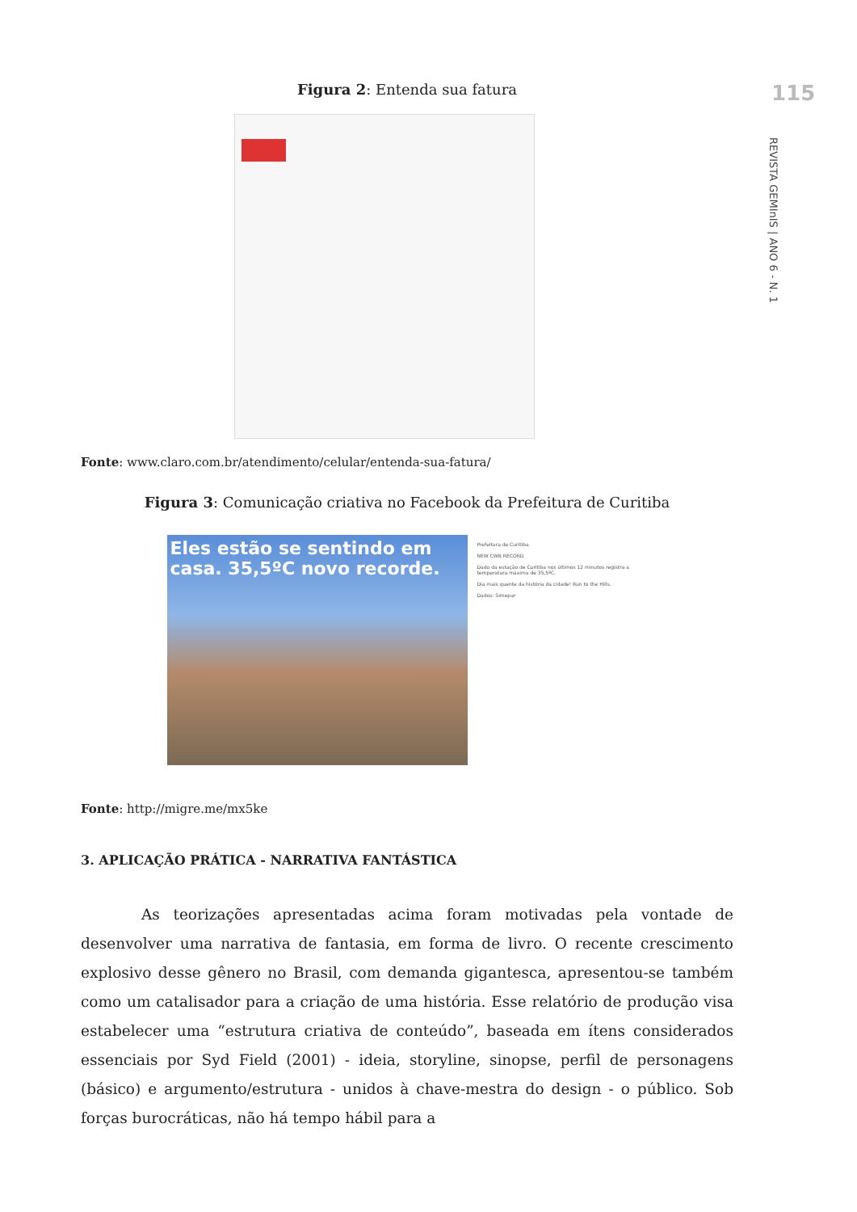115
REVISTA GEMInIS | ANO 6 - N. 1
Figura 2: Entenda sua fatura
Fonte: www.claro.com.br/atendimento/celular/entenda-sua-fatura/
Figura 3: Comunicação criativa no Facebook da Prefeitura de Curitiba
Eles estão se sentindo em casa. 35,5ºC novo recorde.
Prefeitura de Curitiba
NEW CWB RECORD
Dado da estação de Curitiba nos últimos 12 minutos registra a temperatura máxima de 35,5ºC.
Dia mais quente da história da cidade! Run to the Hills.
Dados: Simepar
Fonte: http://migre.me/mx5ke
3. APLICAÇÃO PRÁTICA - NARRATIVA FANTÁSTICA
As teorizações apresentadas acima foram motivadas pela vontade de desenvolver uma narrativa de fantasia, em forma de livro. O recente crescimento explosivo desse gênero no Brasil, com demanda gigantesca, apresentou-se também como um catalisador para a criação de uma história. Esse relatório de produção visa estabelecer uma “estrutura criativa de conteúdo”, baseada em ítens considerados essenciais por Syd Field (2001) - ideia, storyline, sinopse, perfil de personagens (básico) e argumento/estrutura - unidos à chave-mestra do design - o público. Sob forças burocráticas, não há tempo hábil para a